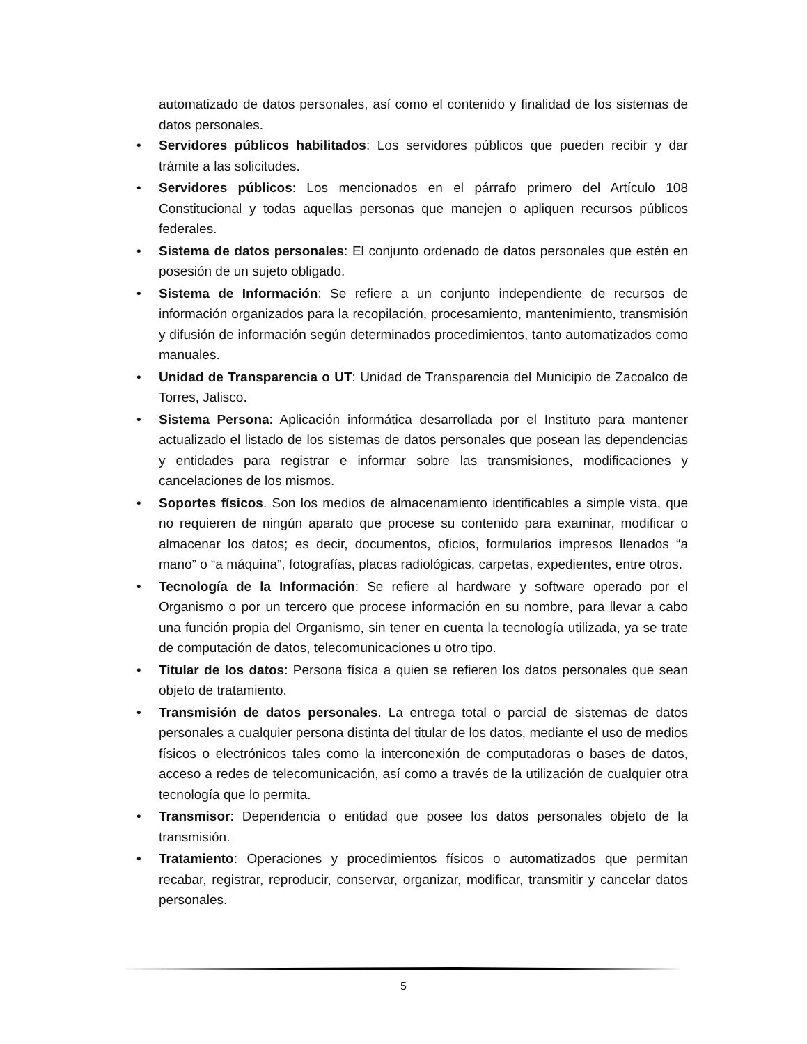automatizado de datos personales, así como el contenido y finalidad de los sistemas de datos personales.
• Servidores públicos habilitados: Los servidores públicos que pueden recibir y dar trámite a las solicitudes.
• Servidores públicos: Los mencionados en el párrafo primero del Artículo 108 Constitucional y todas aquellas personas que manejen o apliquen recursos públicos federales.
• Sistema de datos personales: El conjunto ordenado de datos personales que estén en posesión de un sujeto obligado.
• Sistema de Información: Se refiere a un conjunto independiente de recursos de información organizados para la recopilación, procesamiento, mantenimiento, transmisión y difusión de información según determinados procedimientos, tanto automatizados como manuales.
• Unidad de Transparencia o UT: Unidad de Transparencia del Municipio de Zacoalco de Torres, Jalisco.
• Sistema Persona: Aplicación informática desarrollada por el Instituto para mantener actualizado el listado de los sistemas de datos personales que posean las dependencias y entidades para registrar e informar sobre las transmisiones, modificaciones y cancelaciones de los mismos.
• Soportes físicos. Son los medios de almacenamiento identificables a simple vista, que no requieren de ningún aparato que procese su contenido para examinar, modificar o almacenar los datos; es decir, documentos, oficios, formularios impresos llenados “a mano” o “a máquina”, fotografías, placas radiológicas, carpetas, expedientes, entre otros.
• Tecnología de la Información: Se refiere al hardware y software operado por el Organismo o por un tercero que procese información en su nombre, para llevar a cabo una función propia del Organismo, sin tener en cuenta la tecnología utilizada, ya se trate de computación de datos, telecomunicaciones u otro tipo.
• Titular de los datos: Persona física a quien se refieren los datos personales que sean objeto de tratamiento.
• Transmisión de datos personales. La entrega total o parcial de sistemas de datos personales a cualquier persona distinta del titular de los datos, mediante el uso de medios físicos o electrónicos tales como la interconexión de computadoras o bases de datos, acceso a redes de telecomunicación, así como a través de la utilización de cualquier otra tecnología que lo permita.
• Transmisor: Dependencia o entidad que posee los datos personales objeto de la transmisión.
• Tratamiento: Operaciones y procedimientos físicos o automatizados que permitan recabar, registrar, reproducir, conservar, organizar, modificar, transmitir y cancelar datos personales.
5